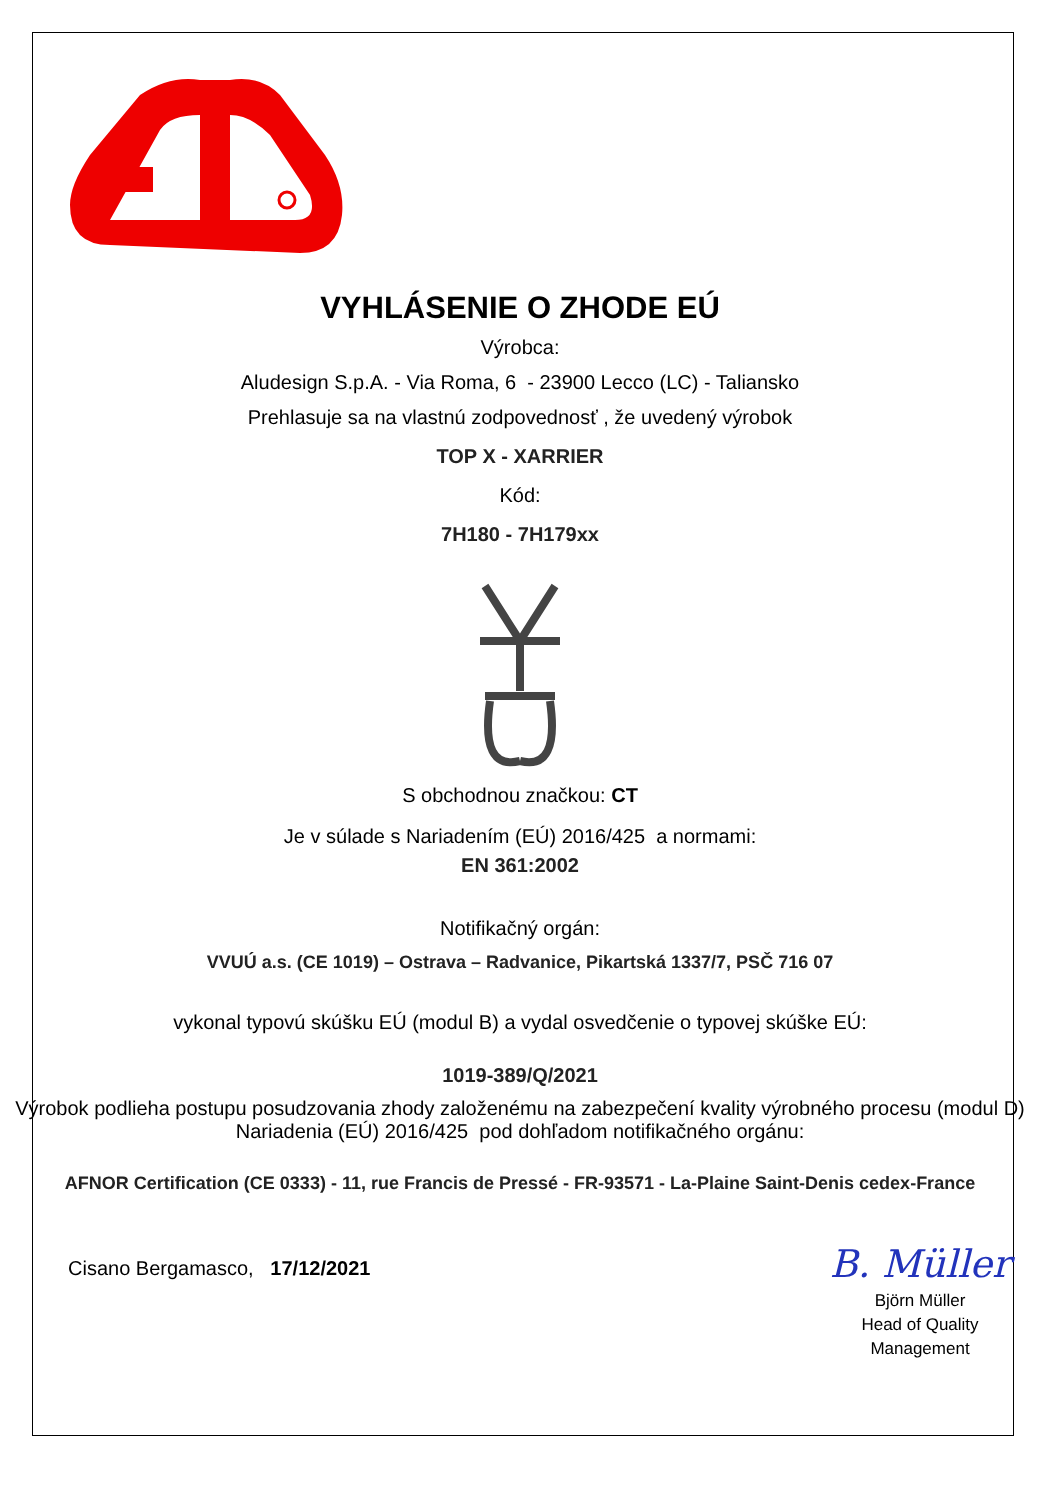VYHLÁSENIE O ZHODE EÚ
Výrobca:
Aludesign S.p.A. - Via Roma, 6 - 23900 Lecco (LC) - Taliansko
Prehlasuje sa na vlastnú zodpovednosť , že uvedený výrobok
TOP X - XARRIER
Kód:
7H180 - 7H179xx
S obchodnou značkou: CT
Je v súlade s Nariadením (EÚ) 2016/425 a normami:
EN 361:2002
Notifikačný orgán:
VVUÚ a.s. (CE 1019) – Ostrava – Radvanice, Pikartská 1337/7, PSČ 716 07
vykonal typovú skúšku EÚ (modul B) a vydal osvedčenie o typovej skúške EÚ:
1019-389/Q/2021
Výrobok podlieha postupu posudzovania zhody založenému na zabezpečení kvality výrobného procesu (modul D) Nariadenia (EÚ) 2016/425 pod dohľadom notifikačného orgánu:
AFNOR Certification (CE 0333) - 11, rue Francis de Pressé - FR-93571 - La-Plaine Saint-Denis cedex-France
Cisano Bergamasco, 17/12/2021
B. Müller
Björn Müller
Head of Quality
Management